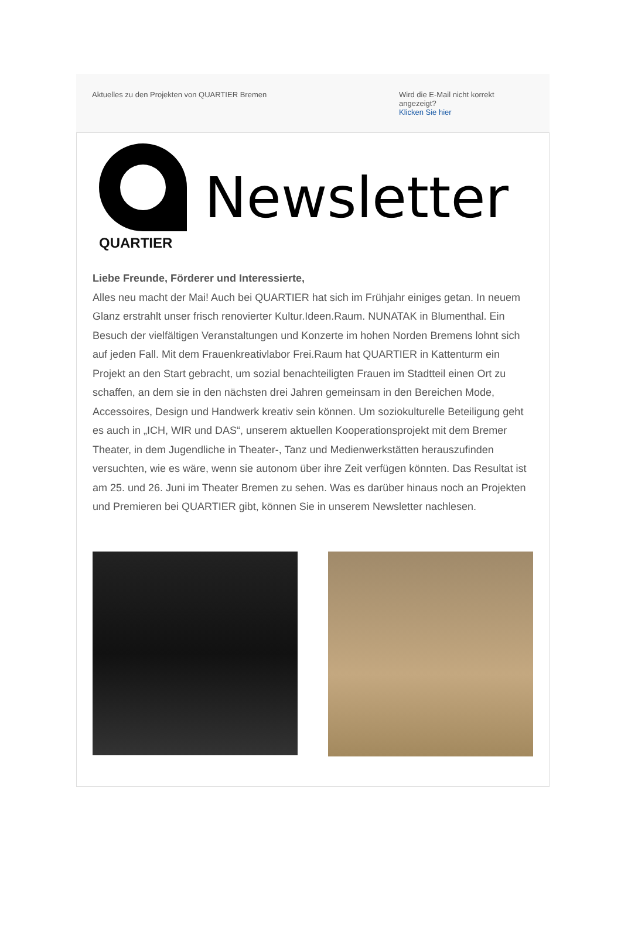Aktuelles zu den Projekten von QUARTIER Bremen
Wird die E-Mail nicht korrekt angezeigt?
Klicken Sie hier
QUARTIER
Newsletter
Liebe Freunde, Förderer und Interessierte,
Alles neu macht der Mai! Auch bei QUARTIER hat sich im Frühjahr einiges getan. In neuem Glanz erstrahlt unser frisch renovierter Kultur.Ideen.Raum. NUNATAK in Blumenthal. Ein Besuch der vielfältigen Veranstaltungen und Konzerte im hohen Norden Bremens lohnt sich auf jeden Fall. Mit dem Frauenkreativlabor Frei.Raum hat QUARTIER in Kattenturm ein Projekt an den Start gebracht, um sozial benachteiligten Frauen im Stadtteil einen Ort zu schaffen, an dem sie in den nächsten drei Jahren gemeinsam in den Bereichen Mode, Accessoires, Design und Handwerk kreativ sein können. Um soziokulturelle Beteiligung geht es auch in „ICH, WIR und DAS“, unserem aktuellen Kooperationsprojekt mit dem Bremer Theater, in dem Jugendliche in Theater-, Tanz und Medienwerkstätten herauszufinden versuchten, wie es wäre, wenn sie autonom über ihre Zeit verfügen könnten. Das Resultat ist am 25. und 26. Juni im Theater Bremen zu sehen. Was es darüber hinaus noch an Projekten und Premieren bei QUARTIER gibt, können Sie in unserem Newsletter nachlesen.